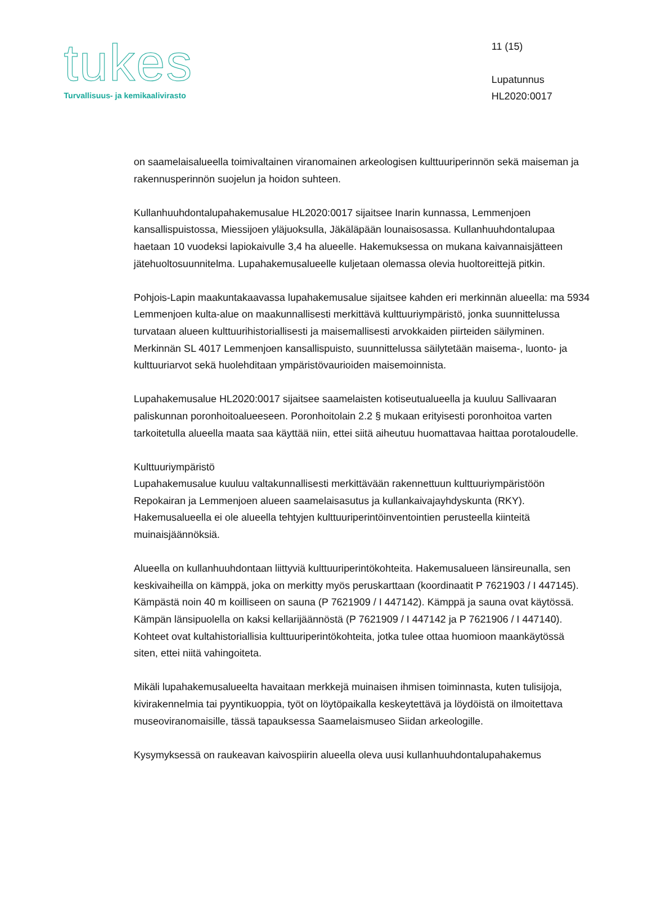tukes
Turvallisuus- ja kemikaalivirasto
11 (15)
Lupatunnus
HL2020:0017
on saamelaisalueella toimivaltainen viranomainen arkeologisen kulttuuriperinnön sekä maiseman ja rakennusperinnön suojelun ja hoidon suhteen.
Kullanhuuhdontalupahakemusalue HL2020:0017 sijaitsee Inarin kunnassa, Lemmenjoen kansallispuistossa, Miessijoen yläjuoksulla, Jäkäläpään lounaisosassa. Kullanhuuhdontalupaa haetaan 10 vuodeksi lapiokaivulle 3,4 ha alueelle. Hakemuksessa on mukana kaivannaisjätteen jätehuoltosuunnitelma. Lupahakemusalueelle kuljetaan olemassa olevia huoltoreittejä pitkin.
Pohjois-Lapin maakuntakaavassa lupahakemusalue sijaitsee kahden eri merkinnän alueella: ma 5934 Lemmenjoen kulta-alue on maakunnallisesti merkittävä kulttuuriympäristö, jonka suunnittelussa turvataan alueen kulttuurihistoriallisesti ja maisemallisesti arvokkaiden piirteiden säilyminen. Merkinnän SL 4017 Lemmenjoen kansallispuisto, suunnittelussa säilytetään maisema-, luonto- ja kulttuuriarvot sekä huolehditaan ympäristövaurioiden maisemoinnista.
Lupahakemusalue HL2020:0017 sijaitsee saamelaisten kotiseutualueella ja kuuluu Sallivaaran paliskunnan poronhoitoalueeseen. Poronhoitolain 2.2 § mukaan erityisesti poronhoitoa varten tarkoitetulla alueella maata saa käyttää niin, ettei siitä aiheutuu huomattavaa haittaa porotaloudelle.
Kulttuuriympäristö
Lupahakemusalue kuuluu valtakunnallisesti merkittävään rakennettuun kulttuuriympäristöön Repokairan ja Lemmenjoen alueen saamelaisasutus ja kullankaivajayhdyskunta (RKY). Hakemusalueella ei ole alueella tehtyjen kulttuuriperintöinventointien perusteella kiinteitä muinaisjäännöksiä.
Alueella on kullanhuuhdontaan liittyviä kulttuuriperintökohteita. Hakemusalueen länsireunalla, sen keskivaiheilla on kämppä, joka on merkitty myös peruskarttaan (koordinaatit P 7621903 / I 447145). Kämpästä noin 40 m koilliseen on sauna (P 7621909 / I 447142). Kämppä ja sauna ovat käytössä. Kämpän länsipuolella on kaksi kellarijäännöstä (P 7621909 / I 447142 ja P 7621906 / I 447140). Kohteet ovat kultahistoriallisia kulttuuriperintökohteita, jotka tulee ottaa huomioon maankäytössä siten, ettei niitä vahingoiteta.
Mikäli lupahakemusalueelta havaitaan merkkejä muinaisen ihmisen toiminnasta, kuten tulisijoja, kivirakennelmia tai pyyntikuoppia, työt on löytöpaikalla keskeytettävä ja löydöistä on ilmoitettava museoviranomaisille, tässä tapauksessa Saamelaismuseo Siidan arkeologille.
Kysymyksessä on raukeavan kaivospiirin alueella oleva uusi kullanhuuhdontalupahakemus